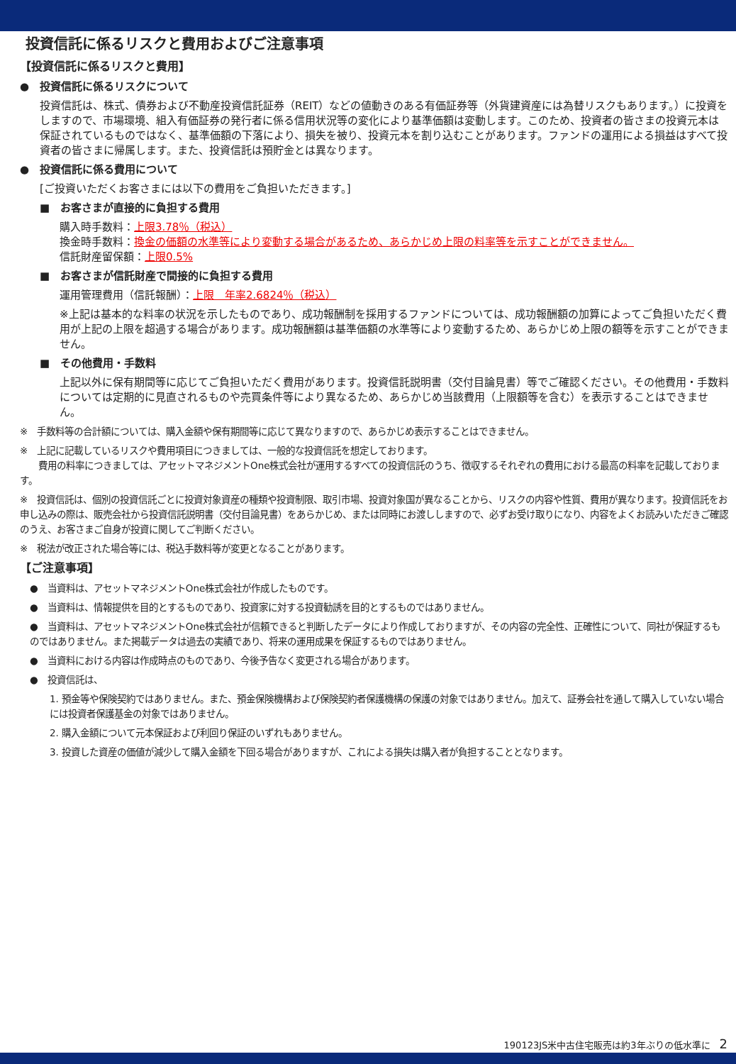投資信託に係るリスクと費用およびご注意事項
【投資信託に係るリスクと費用】
●　投資信託に係るリスクについて
投資信託は、株式、債券および不動産投資信託証券（REIT）などの値動きのある有価証券等（外貨建資産には為替リスクもあります。）に投資をしますので、市場環境、組入有価証券の発行者に係る信用状況等の変化により基準価額は変動します。このため、投資者の皆さまの投資元本は保証されているものではなく、基準価額の下落により、損失を被り、投資元本を割り込むことがあります。ファンドの運用による損益はすべて投資者の皆さまに帰属します。また、投資信託は預貯金とは異なります。
●　投資信託に係る費用について
[ご投資いただくお客さまには以下の費用をご負担いただきます。]
■　お客さまが直接的に負担する費用
購入時手数料：上限3.78％（税込）
換金時手数料：換金の価額の水準等により変動する場合があるため、あらかじめ上限の料率等を示すことができません。
信託財産留保額：上限0.5%
■　お客さまが信託財産で間接的に負担する費用
運用管理費用（信託報酬）：上限　年率2.6824％（税込）
※上記は基本的な料率の状況を示したものであり、成功報酬制を採用するファンドについては、成功報酬額の加算によってご負担いただく費用が上記の上限を超過する場合があります。成功報酬額は基準価額の水準等により変動するため、あらかじめ上限の額等を示すことができません。
■　その他費用・手数料
上記以外に保有期間等に応じてご負担いただく費用があります。投資信託説明書（交付目論見書）等でご確認ください。その他費用・手数料については定期的に見直されるものや売買条件等により異なるため、あらかじめ当該費用（上限額等を含む）を表示することはできません。
※　手数料等の合計額については、購入金額や保有期間等に応じて異なりますので、あらかじめ表示することはできません。
※　上記に記載しているリスクや費用項目につきましては、一般的な投資信託を想定しております。
　　費用の料率につきましては、アセットマネジメントOne株式会社が運用するすべての投資信託のうち、徴収するそれぞれの費用における最高の料率を記載しております。
※　投資信託は、個別の投資信託ごとに投資対象資産の種類や投資制限、取引市場、投資対象国が異なることから、リスクの内容や性質、費用が異なります。投資信託をお申し込みの際は、販売会社から投資信託説明書（交付目論見書）をあらかじめ、または同時にお渡ししますので、必ずお受け取りになり、内容をよくお読みいただきご確認のうえ、お客さまご自身が投資に関してご判断ください。
※　税法が改正された場合等には、税込手数料等が変更となることがあります。
【ご注意事項】
●　当資料は、アセットマネジメントOne株式会社が作成したものです。
●　当資料は、情報提供を目的とするものであり、投資家に対する投資勧誘を目的とするものではありません。
●　当資料は、アセットマネジメントOne株式会社が信頼できると判断したデータにより作成しておりますが、その内容の完全性、正確性について、同社が保証するものではありません。また掲載データは過去の実績であり、将来の運用成果を保証するものではありません。
●　当資料における内容は作成時点のものであり、今後予告なく変更される場合があります。
●　投資信託は、
1. 預金等や保険契約ではありません。また、預金保険機構および保険契約者保護機構の保護の対象ではありません。加えて、証券会社を通して購入していない場合には投資者保護基金の対象ではありません。
2. 購入金額について元本保証および利回り保証のいずれもありません。
3. 投資した資産の価値が減少して購入金額を下回る場合がありますが、これによる損失は購入者が負担することとなります。
190123JS米中古住宅販売は約3年ぶりの低水準に　2